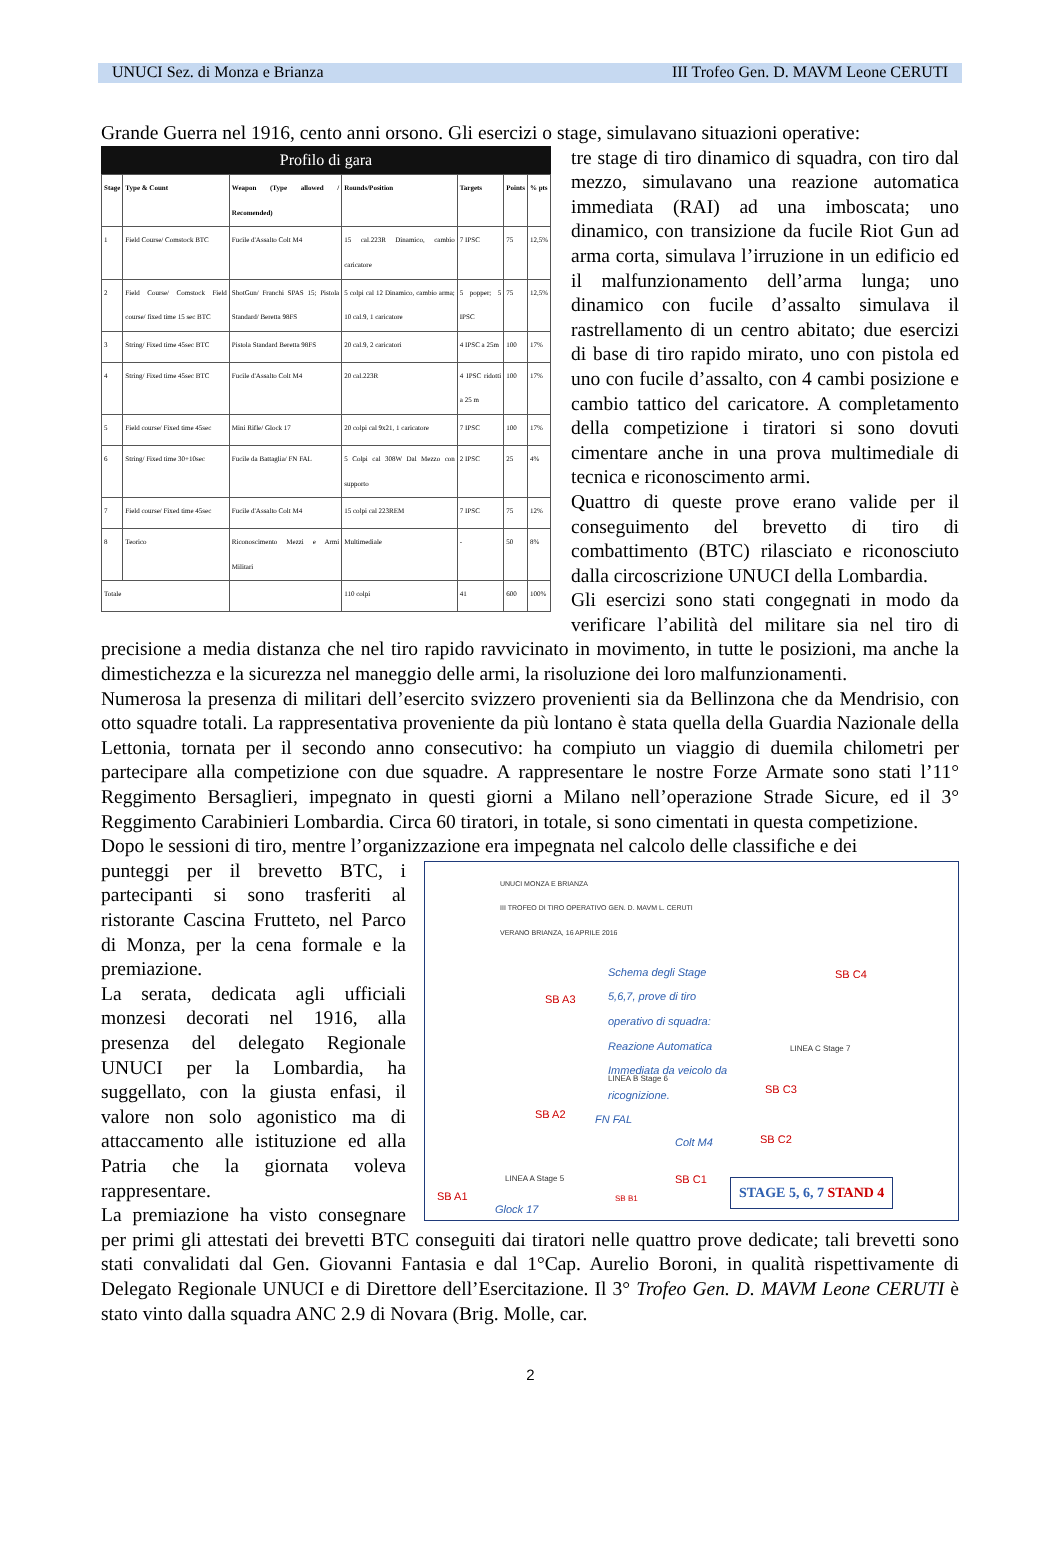UNUCI Sez. di Monza e Brianza III Trofeo Gen. D. MAVM Leone CERUTI
Grande Guerra nel 1916, cento anni orsono. Gli esercizi o stage, simulavano situazioni operative:
Profilo di gara
| Stage | Type & Count | Weapon (Type allowed / Recomended) | Rounds/Position | Targets | Points | % pts |
| --- | --- | --- | --- | --- | --- | --- |
| 1 | Field Course/ Comstock BTC | Fucile d'Assalto Colt M4 | 15 cal.223R Dinamico, cambio caricatore | 7 IPSC | 75 | 12,5% |
| 2 | Field Course/ Comstock Field course/ fixed time 15 sec BTC | ShotGun/ Franchi SPAS 15; Pistola Standard/ Beretta 98FS | 5 colpi cal 12 Dinamico, cambio arma; 10 cal.9, 1 caricatore | 5 popper; 5 IPSC | 75 | 12,5% |
| 3 | String/ Fixed time 45sec BTC | Pistola Standard Beretta 98FS | 20 cal.9, 2 caricatori | 4 IPSC a 25m | 100 | 17% |
| 4 | String/ Fixed time 45sec BTC | Fucile d'Assalto Colt M4 | 20 cal.223R | 4 IPSC ridotti a 25 m | 100 | 17% |
| 5 | Field course/ Fixed time 45sec | Mini Rifle/ Glock 17 | 20 colpi cal 9x21, 1 caricatore | 7 IPSC | 100 | 17% |
| 6 | String/ Fixed time 30+10sec | Fucile da Battaglia/ FN FAL | 5 Colpi cal 308W Dal Mezzo con supporto | 2 IPSC | 25 | 4% |
| 7 | Field course/ Fixed time 45sec | Fucile d'Assalto Colt M4 | 15 colpi cal 223REM | 7 IPSC | 75 | 12% |
| 8 | Teorico | Riconoscimento Mezzi e Armi Militari | Multimediale | - | 50 | 8% |
| Totale | | | 110 colpi | 41 | 600 | 100% |
tre stage di tiro dinamico di squadra, con tiro dal mezzo, simulavano una reazione automatica immediata (RAI) ad una imboscata; uno dinamico, con transizione da fucile Riot Gun ad arma corta, simulava l’irruzione in un edificio ed il malfunzionamento dell’arma lunga; uno dinamico con fucile d’assalto simulava il rastrellamento di un centro abitato; due esercizi di base di tiro rapido mirato, uno con pistola ed uno con fucile d’assalto, con 4 cambi posizione e cambio tattico del caricatore. A completamento della competizione i tiratori si sono dovuti cimentare anche in una prova multimediale di tecnica e riconoscimento armi.
Quattro di queste prove erano valide per il conseguimento del brevetto di tiro di combattimento (BTC) rilasciato e riconosciuto dalla circoscrizione UNUCI della Lombardia.
Gli esercizi sono stati congegnati in modo da verificare l’abilità del militare sia nel tiro di precisione a media distanza che nel tiro rapido ravvicinato in movimento, in tutte le posizioni, ma anche la dimestichezza e la sicurezza nel maneggio delle armi, la risoluzione dei loro malfunzionamenti.
Numerosa la presenza di militari dell’esercito svizzero provenienti sia da Bellinzona che da Mendrisio, con otto squadre totali. La rappresentativa proveniente da più lontano è stata quella della Guardia Nazionale della Lettonia, tornata per il secondo anno consecutivo: ha compiuto un viaggio di duemila chilometri per partecipare alla competizione con due squadre. A rappresentare le nostre Forze Armate sono stati l’11° Reggimento Bersaglieri, impegnato in questi giorni a Milano nell’operazione Strade Sicure, ed il 3° Reggimento Carabinieri Lombardia. Circa 60 tiratori, in totale, si sono cimentati in questa competizione.
Dopo le sessioni di tiro, mentre l’organizzazione era impegnata nel calcolo delle classifiche e dei
UNUCI MONZA E BRIANZA
III TROFEO DI TIRO OPERATIVO GEN. D. MAVM L. CERUTI
VERANO BRIANZA, 16 APRILE 2016
Schema degli Stage
5,6,7, prove di tiro
operativo di squadra:
Reazione Automatica
Immediata da veicolo da
ricognizione.
LINEA B Stage 6
LINEA C Stage 7
LINEA A Stage 5
FN FAL
Colt M4
Glock 17
SB A1
SB A2
SB A3
SB C1
SB C2
SB C3
SB C4
SB B1 STAGE 5, 6, 7 STAND 4
punteggi per il brevetto BTC, i partecipanti si sono trasferiti al ristorante Cascina Frutteto, nel Parco di Monza, per la cena formale e la premiazione.
La serata, dedicata agli ufficiali monzesi decorati nel 1916, alla presenza del delegato Regionale UNUCI per la Lombardia, ha suggellato, con la giusta enfasi, il valore non solo agonistico ma di attaccamento alle istituzione ed alla Patria che la giornata voleva rappresentare.
La premiazione ha visto consegnare per primi gli attestati dei brevetti BTC conseguiti dai tiratori nelle quattro prove dedicate; tali brevetti sono stati convalidati dal Gen. Giovanni Fantasia e dal 1°Cap. Aurelio Boroni, in qualità rispettivamente di Delegato Regionale UNUCI e di Direttore dell’Esercitazione. Il 3° Trofeo Gen. D. MAVM Leone CERUTI è stato vinto dalla squadra ANC 2.9 di Novara (Brig. Molle, car.
2